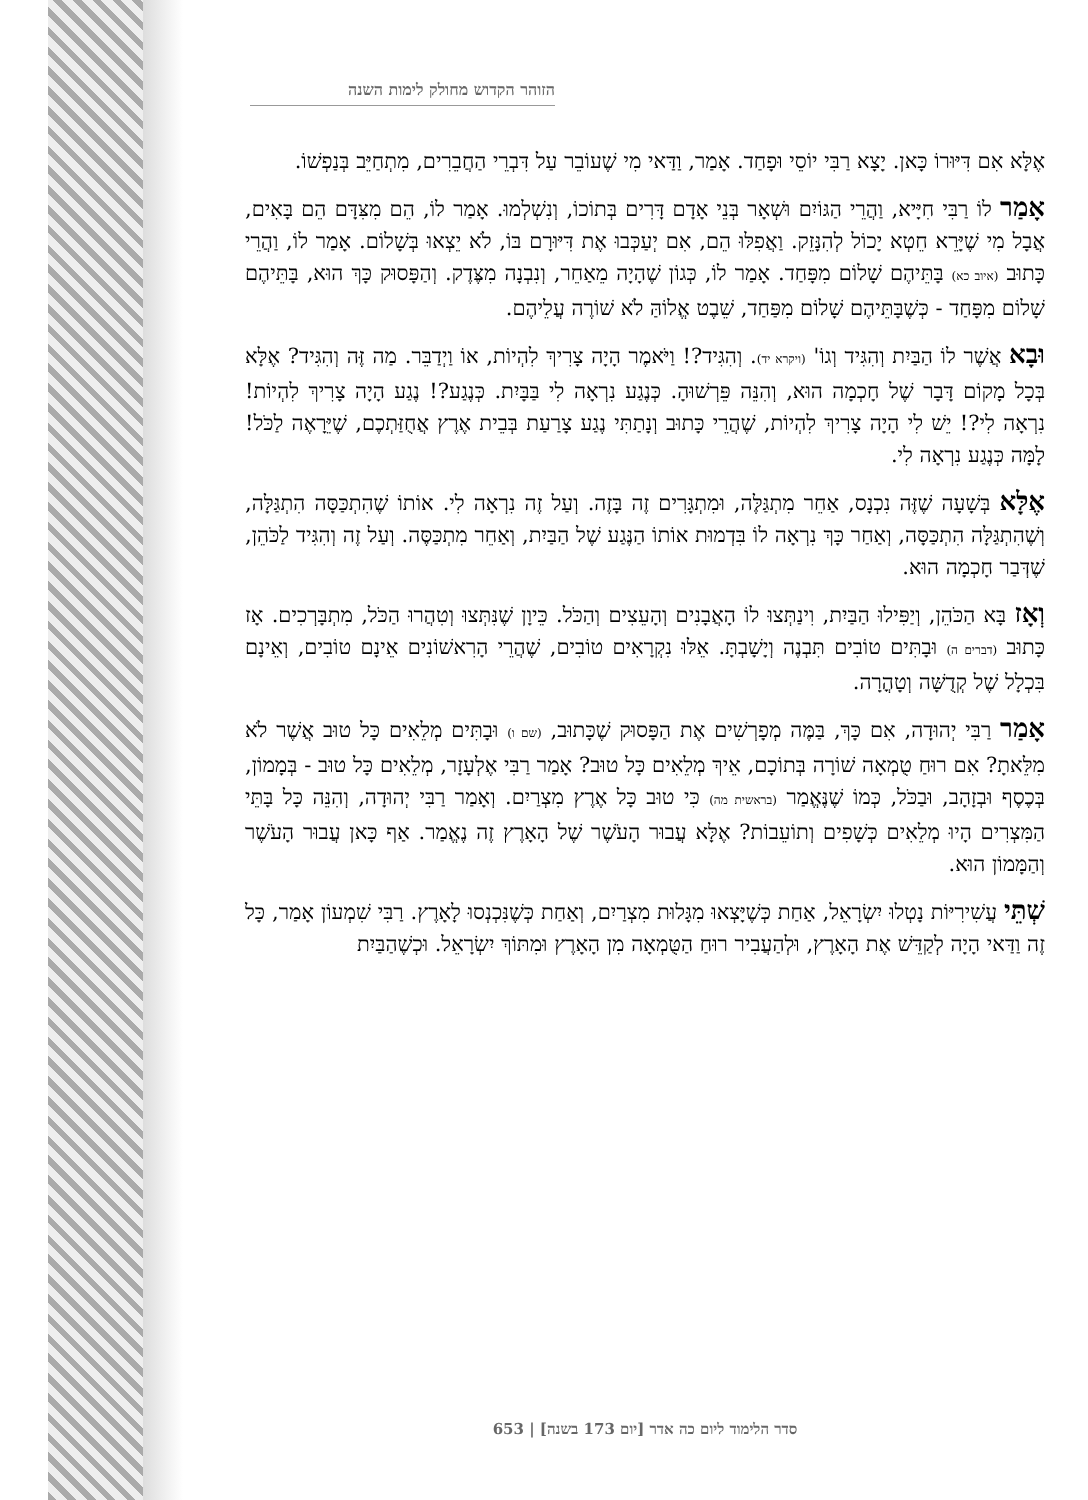הזוהר הקדוש מחולק לימות השנה
אֶלָּא אִם דִּיּוּרוֹ כָּאן. יָצָא רַבִּי יוֹסֵי וּפָחַד. אָמַר, וַדַּאי מִי שֶׁעוֹבֵר עַל דִּבְרֵי הַחֲבֵרִים, מִתְחַיֵּב בְּנַפְשׁוֹ.
אָמַר לוֹ רַבִּי חִיָּיא, וַהֲרֵי הַגּוֹיִם וּשְׁאָר בְּנֵי אָדָם דָּרִים בְּתוֹכוֹ, וְנִשְׁלְמוּ. אָמַר לוֹ, הֵם מִצִּדָּם הֵם בָּאִים, אֲבָל מִי שֶׁיָּרֵא חֵטְא יָכוֹל לְהִנָּזֵק. וַאֲפִלּוּ הֵם, אִם יְעַכְּבוּ אֶת דִּיּוּרָם בּוֹ, לֹא יֵצְאוּ בְּשָׁלוֹם. אָמַר לוֹ, וַהֲרֵי כָּתוּב (איוב כא) בָּתֵּיהֶם שָׁלוֹם מִפָּחַד. אָמַר לוֹ, כְּגוֹן שֶׁהָיָה מֵאַחֵר, וְנִבְנָה מִצֶּדֶק. וְהַפָּסוּק כָּךְ הוּא, בָּתֵּיהֶם שָׁלוֹם מִפָּחַד - כְּשֶׁבָּתֵּיהֶם שָׁלוֹם מִפַּחַד, שֵׁבֶט אֱלוֹהַּ לֹא שׁוֹרֶה עֲלֵיהֶם.
וּבָא אֲשֶׁר לוֹ הַבַּיִת וְהִגִּיד וְגוֹ' (ויקרא יד). וְהִגִּיד?! וַיֹּאמֶר הָיָה צָרִיךְ לִהְיוֹת, אוֹ וַיְדַבֵּר. מַה זֶּה וְהִגִּיד? אֶלָּא בְּכָל מָקוֹם דָּבָר שֶׁל חָכְמָה הוּא, וְהִנֵּה פֵּרְשׁוּהָ. כְּנֶגַע נִרְאָה לִי בַּבָּיִת. כְּנֶגַע?! נֶגַע הָיָה צָרִיךְ לִהְיוֹת! נִרְאָה לִי?! יֵשׁ לִי הָיָה צָרִיךְ לִהְיוֹת, שֶׁהֲרֵי כָּתוּב וְנָתַתִּי נֶגַע צָרַעַת בְּבֵית אֶרֶץ אֲחֻזַּתְכֶם, שֶׁיֵּרָאֶה לַכֹּל! לָמָּה כְּנֶגַע נִרְאָה לִי.
אֶלָּא בְּשָׁעָה שֶׁזֶּה נִכְנָס, אַחֵר מִתְגַּלֶּה, וּמִתְגָּרִים זֶה בָּזֶה. וְעַל זֶה נִרְאָה לִי. אוֹתוֹ שֶׁהִתְכַּסָּה הִתְגַּלָּה, וְשֶׁהִתְגַּלָּה הִתְכַּסָּה, וְאַחַר כָּךְ נִרְאָה לוֹ בִּדְמוּת אוֹתוֹ הַנֶּגַע שֶׁל הַבַּיִת, וְאַחֵר מִתְכַּסֶּה. וְעַל זֶה וְהִגִּיד לַכֹּהֵן, שֶׁדְּבַר חָכְמָה הוּא.
וְאָז בָּא הַכֹּהֵן, וְיַפִּילוּ הַבַּיִת, וִינַתְּצוּ לוֹ הָאֲבָנִים וְהָעֵצִים וְהַכֹּל. כֵּיוָן שֶׁנִּתְּצוּ וְטִהֲרוּ הַכֹּל, מִתְבָּרְכִים. אָז כָּתוּב (דברים ה) וּבָתִּים טוֹבִים תִּבְנֶה וְיָשָׁבְתָּ. אֵלּוּ נִקְרָאִים טוֹבִים, שֶׁהֲרֵי הָרִאשׁוֹנִים אֵינָם טוֹבִים, וְאֵינָם בִּכְלָל שֶׁל קְדֻשָּׁה וְטָהֳרָה.
אָמַר רַבִּי יְהוּדָה, אִם כָּךְ, בַּמֶּה מְפָרְשִׁים אֶת הַפָּסוּק שֶׁכָּתוּב, (שם ו) וּבָתִּים מְלֵאִים כָּל טוּב אֲשֶׁר לֹא מִלֵּאתָ? אִם רוּחַ טֻמְאָה שׁוֹרָה בְּתוֹכָם, אֵיךְ מְלֵאִים כָּל טוּב? אָמַר רַבִּי אֶלְעָזָר, מְלֵאִים כָּל טוּב - בְּמָמוֹן, בְּכֶסֶף וּבְזָהָב, וּבַכֹּל, כְּמוֹ שֶׁנֶּאֱמַר (בראשית מה) כִּי טוּב כָּל אֶרֶץ מִצְרַיִם. וְאָמַר רַבִּי יְהוּדָה, וְהִנֵּה כָּל בָּתֵּי הַמִּצְרִים הָיוּ מְלֵאִים כְּשָׁפִים וְתוֹעֵבוֹת? אֶלָּא עֲבוּר הָעֹשֶׁר שֶׁל הָאָרֶץ זֶה נֶאֱמַר. אַף כָּאן עֲבוּר הָעֹשֶׁר וְהַמָּמוֹן הוּא.
שְׁתֵּי עֲשִׁירִיּוֹת נָטְלוּ יִשְׂרָאֵל, אַחַת כְּשֶׁיָּצְאוּ מִגָּלוּת מִצְרַיִם, וְאַחַת כְּשֶׁנִּכְנְסוּ לָאָרֶץ. רַבִּי שִׁמְעוֹן אָמַר, כָּל זֶה וַדַּאי הָיָה לְקַדֵּשׁ אֶת הָאָרֶץ, וּלְהַעֲבִיר רוּחַ הַטֻּמְאָה מִן הָאָרֶץ וּמִתּוֹךְ יִשְׂרָאֵל. וּכְשֶׁהַבַּיִת
סדר הלימוד ליום כה אדר [יום 173 בשנה] | 653